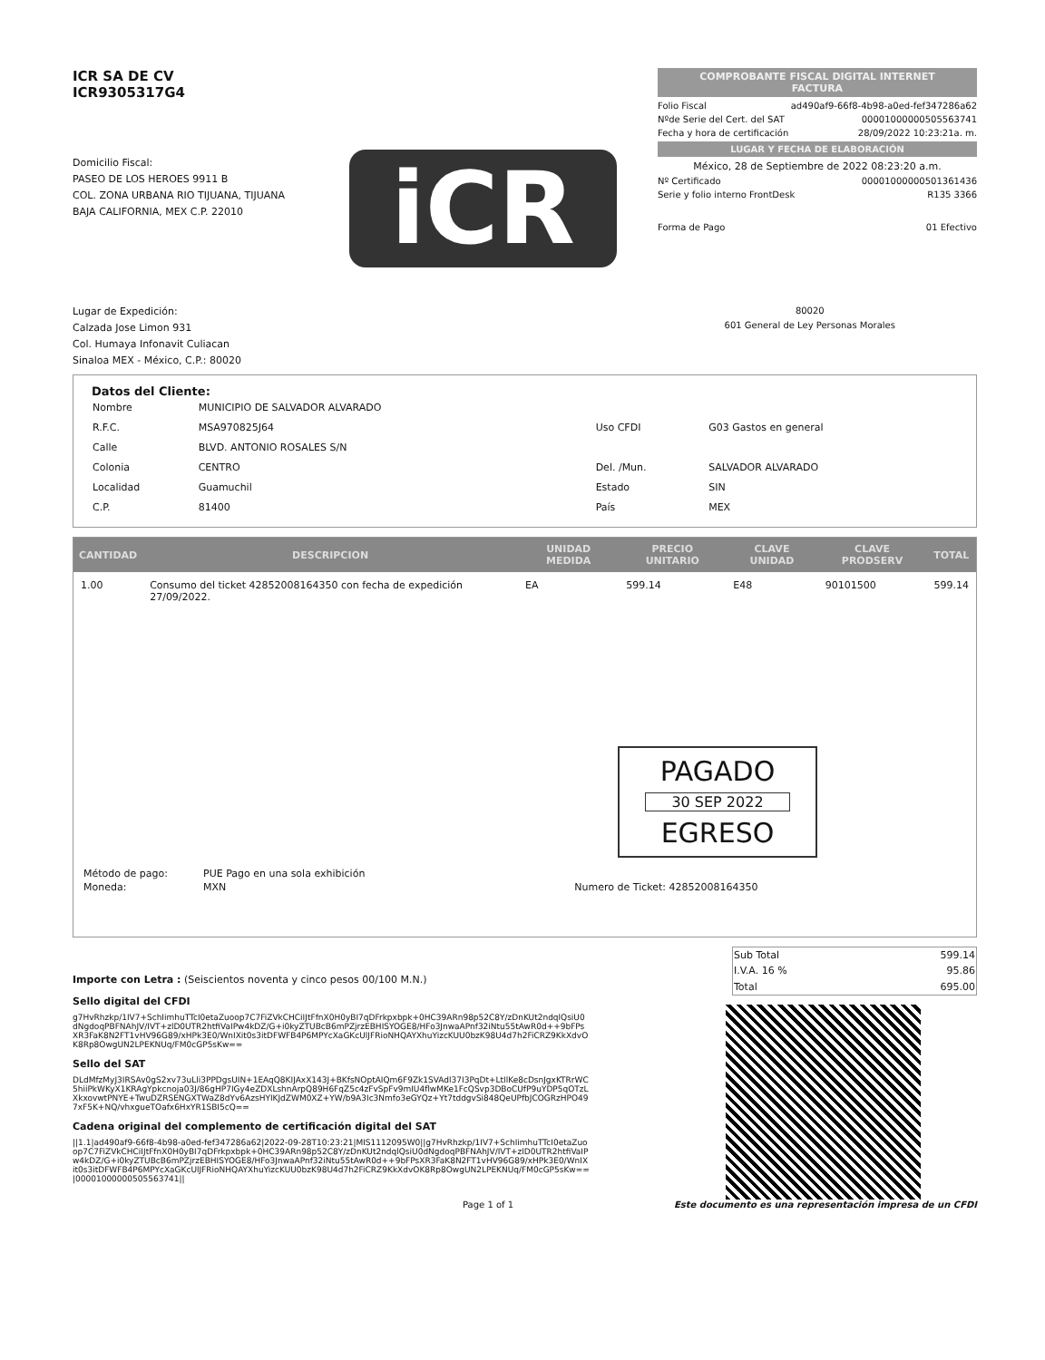ICR SA DE CV
ICR9305317G4
Domicilio Fiscal:
PASEO DE LOS HEROES 9911 B
COL. ZONA URBANA RIO TIJUANA, TIJUANA
BAJA CALIFORNIA, MEX C.P. 22010
iCR
COMPROBANTE FISCAL DIGITAL INTERNET
FACTURA
Folio Fiscal ad490af9-66f8-4b98-a0ed-fef347286a62
Nºde Serie del Cert. del SAT 00001000000505563741
Fecha y hora de certificación 28/09/2022 10:23:21a. m.
LUGAR Y FECHA DE ELABORACIÓN
México, 28 de Septiembre de 2022 08:23:20 a.m.
Nº Certificado 00001000000501361436
Serie y folio interno FrontDesk R135 3366
Forma de Pago 01 Efectivo
Lugar de Expedición:
Calzada Jose Limon 931
Col. Humaya Infonavit Culiacan
Sinaloa MEX - México, C.P.: 80020
80020
601 General de Ley Personas Morales
Datos del Cliente:
| Nombre | MUNICIPIO DE SALVADOR ALVARADO | | |
| R.F.C. | MSA970825J64 | Uso CFDI | G03 Gastos en general |
| Calle | BLVD. ANTONIO ROSALES S/N | | |
| Colonia | CENTRO | Del. /Mun. | SALVADOR ALVARADO |
| Localidad | Guamuchil | Estado | SIN |
| C.P. | 81400 | País | MEX |
| CANTIDAD | DESCRIPCION | UNIDAD MEDIDA | PRECIO UNITARIO | CLAVE UNIDAD | CLAVE PRODSERV | TOTAL |
| --- | --- | --- | --- | --- | --- | --- |
| 1.00 | Consumo del ticket 42852008164350 con fecha de expedición 27/09/2022. | EA | 599.14 | E48 | 90101500 | 599.14 |
PAGADO
30 SEP 2022
EGRESO
| Método de pago: | PUE Pago en una sola exhibición | |
| Moneda: | MXN | Numero de Ticket: 42852008164350 |
Importe con Letra : (Seiscientos noventa y cinco pesos 00/100 M.N.)
| Sub Total | 599.14 |
| I.V.A. 16 % | 95.86 |
| Total | 695.00 |
Sello digital del CFDI
g7HvRhzkp/1IV7+SchIimhuTTcI0etaZuoop7C7FiZVkCHCiIJtFfnX0H0yBI7qDFrkpxbpk+0HC39ARn98p52C8Y/zDnKUt2ndqlQsiU0dNgdoqPBFNAhJV/IVT+zlD0UTR2htfiVaIPw4kDZ/G+i0kyZTUBcB6mPZjrzEBHISYOGE8/HFo3JnwaAPnf32iNtu55tAwR0d++9bFPsXR3FaK8N2FT1vHV96G89/xHPk3E0/WnIXit0s3itDFWFB4P6MPYcXaGKcUlJFRioNHQAYXhuYizcKUU0bzK98U4d7h2FiCRZ9KkXdvOK8Rp8OwgUN2LPEKNUq/FM0cGP5sKw==
Sello del SAT
DLdMfzMyJ3IRSAv0gS2xv73uLli3PPDgsUIN+1EAqQ8KIJAxX143J+BKfsNOptAIQm6F9Zk1SVAdl37I3PqDt+LtIlKe8cDsnJgxKTRrWC5hiiPkWKyX1KRAgYpkcnoja03J/86gHP7IGy4eZDXLshnArpQ89H6FqZ5c4zFvSpFv9mIU4flwMKe1FcQSvp3DBoCUfP9uYDP5qOTzLXkxovwtPNYE+TwuDZRSENGXTWaZ8dYv6AzsHYIKJdZWM0XZ+YW/b9A3Ic3Nmfo3eGYQz+Yt7tddgvSi848QeUPfbJCOGRzHPO497xF5K+NQ/vhxgueTOafx6HxYR1SBI5cQ==
Cadena original del complemento de certificación digital del SAT
||1.1|ad490af9-66f8-4b98-a0ed-fef347286a62|2022-09-28T10:23:21|MIS1112095W0||g7HvRhzkp/1IV7+SchIimhuTTcI0etaZuoop7C7FiZVkCHCiIJtFfnX0H0yBI7qDFrkpxbpk+0HC39ARn98p52C8Y/zDnKUt2ndqlQsiU0dNgdoqPBFNAhJV/IVT+zlD0UTR2htfiVaIPw4kDZ/G+i0kyZTUBcB6mPZjrzEBHISYOGE8/HFo3JnwaAPnf32iNtu55tAwR0d++9bFPsXR3FaK8N2FT1vHV96G89/xHPk3E0/WnIXit0s3itDFWFB4P6MPYcXaGKcUlJFRioNHQAYXhuYizcKUU0bzK98U4d7h2FiCRZ9KkXdvOK8Rp8OwgUN2LPEKNUq/FM0cGP5sKw==|00001000000505563741||
Page 1 of 1 Este documento es una representación impresa de un CFDI